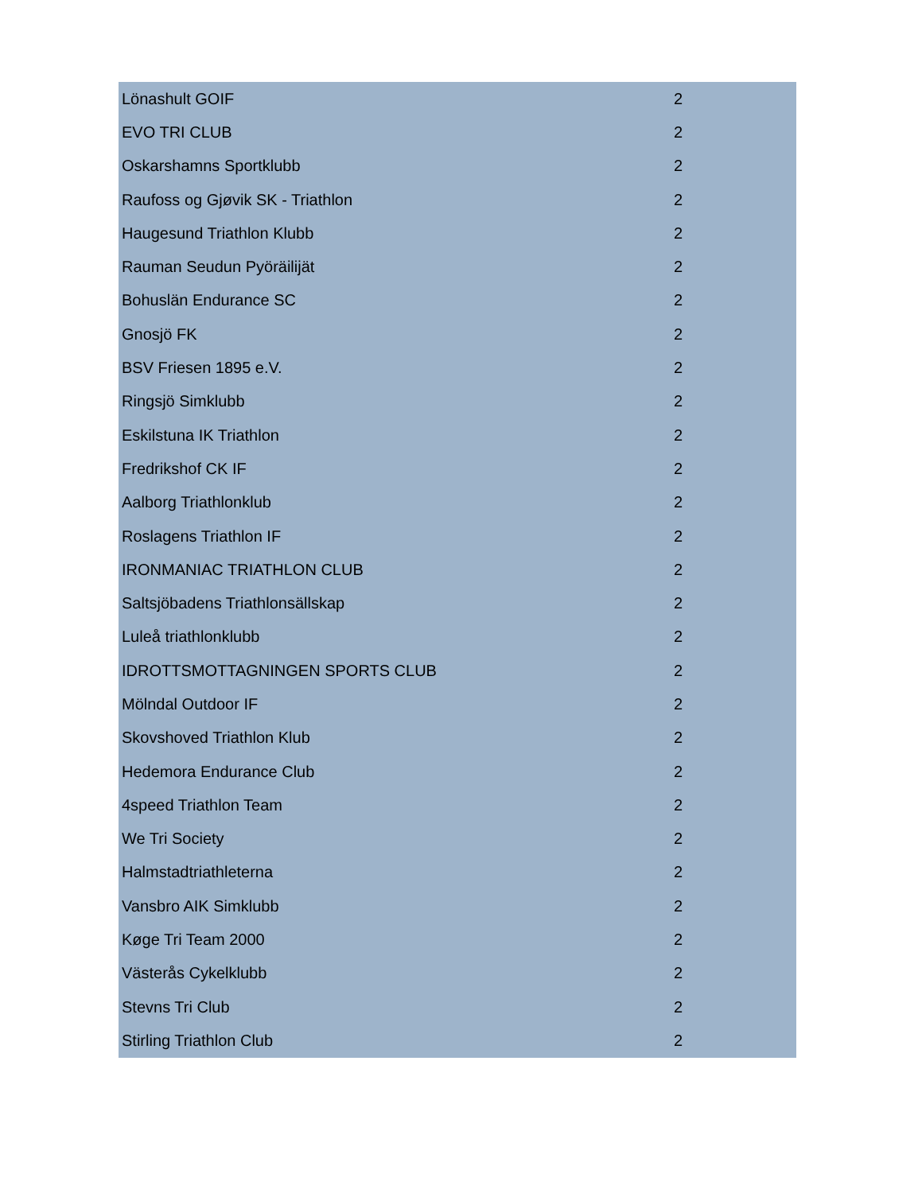| Lönashult GOIF | 2 |
| EVO TRI CLUB | 2 |
| Oskarshamns Sportklubb | 2 |
| Raufoss og Gjøvik SK - Triathlon | 2 |
| Haugesund Triathlon Klubb | 2 |
| Rauman Seudun Pyöräilijät | 2 |
| Bohuslän Endurance SC | 2 |
| Gnosjö FK | 2 |
| BSV Friesen 1895 e.V. | 2 |
| Ringsjö Simklubb | 2 |
| Eskilstuna IK Triathlon | 2 |
| Fredrikshof CK IF | 2 |
| Aalborg Triathlonklub | 2 |
| Roslagens Triathlon IF | 2 |
| IRONMANIAC TRIATHLON CLUB | 2 |
| Saltsjöbadens Triathlonsällskap | 2 |
| Luleå triathlonklubb | 2 |
| IDROTTSMOTTAGNINGEN SPORTS CLUB | 2 |
| Mölndal Outdoor IF | 2 |
| Skovshoved Triathlon Klub | 2 |
| Hedemora Endurance Club | 2 |
| 4speed Triathlon Team | 2 |
| We Tri Society | 2 |
| Halmstadtriathleterna | 2 |
| Vansbro AIK Simklubb | 2 |
| Køge Tri Team 2000 | 2 |
| Västerås Cykelklubb | 2 |
| Stevns Tri Club | 2 |
| Stirling Triathlon Club | 2 |